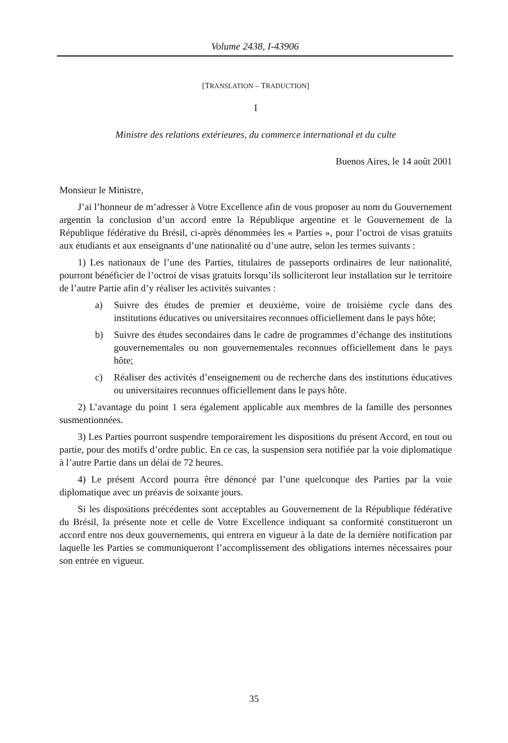Volume 2438, I-43906
[TRANSLATION – TRADUCTION]
I
Ministre des relations extérieures, du commerce international et du culte
Buenos Aires, le 14 août 2001
Monsieur le Ministre,
J’ai l’honneur de m’adresser à Votre Excellence afin de vous proposer au nom du Gouvernement argentin la conclusion d’un accord entre la République argentine et le Gouvernement de la République fédérative du Brésil, ci-après dénommées les « Parties », pour l’octroi de visas gratuits aux étudiants et aux enseignants d’une nationalité ou d’une autre, selon les termes suivants :
1) Les nationaux de l’une des Parties, titulaires de passeports ordinaires de leur nationalité, pourront bénéficier de l’octroi de visas gratuits lorsqu’ils solliciteront leur installation sur le territoire de l’autre Partie afin d’y réaliser les activités suivantes :
a) Suivre des études de premier et deuxième, voire de troisième cycle dans des institutions éducatives ou universitaires reconnues officiellement dans le pays hôte;
b) Suivre des études secondaires dans le cadre de programmes d’échange des institutions gouvernementales ou non gouvernementales reconnues officiellement dans le pays hôte;
c) Réaliser des activités d’enseignement ou de recherche dans des institutions éducatives ou universitaires reconnues officiellement dans le pays hôte.
2) L’avantage du point 1 sera également applicable aux membres de la famille des personnes susmentionnées.
3) Les Parties pourront suspendre temporairement les dispositions du présent Accord, en tout ou partie, pour des motifs d’ordre public. En ce cas, la suspension sera notifiée par la voie diplomatique à l’autre Partie dans un délai de 72 heures.
4) Le présent Accord pourra être dénoncé par l’une quelconque des Parties par la voie diplomatique avec un préavis de soixante jours.
Si les dispositions précédentes sont acceptables au Gouvernement de la République fédérative du Brésil, la présente note et celle de Votre Excellence indiquant sa conformité constitueront un accord entre nos deux gouvernements, qui entrera en vigueur à la date de la dernière notification par laquelle les Parties se communiqueront l’accomplissement des obligations internes nécessaires pour son entrée en vigueur.
35